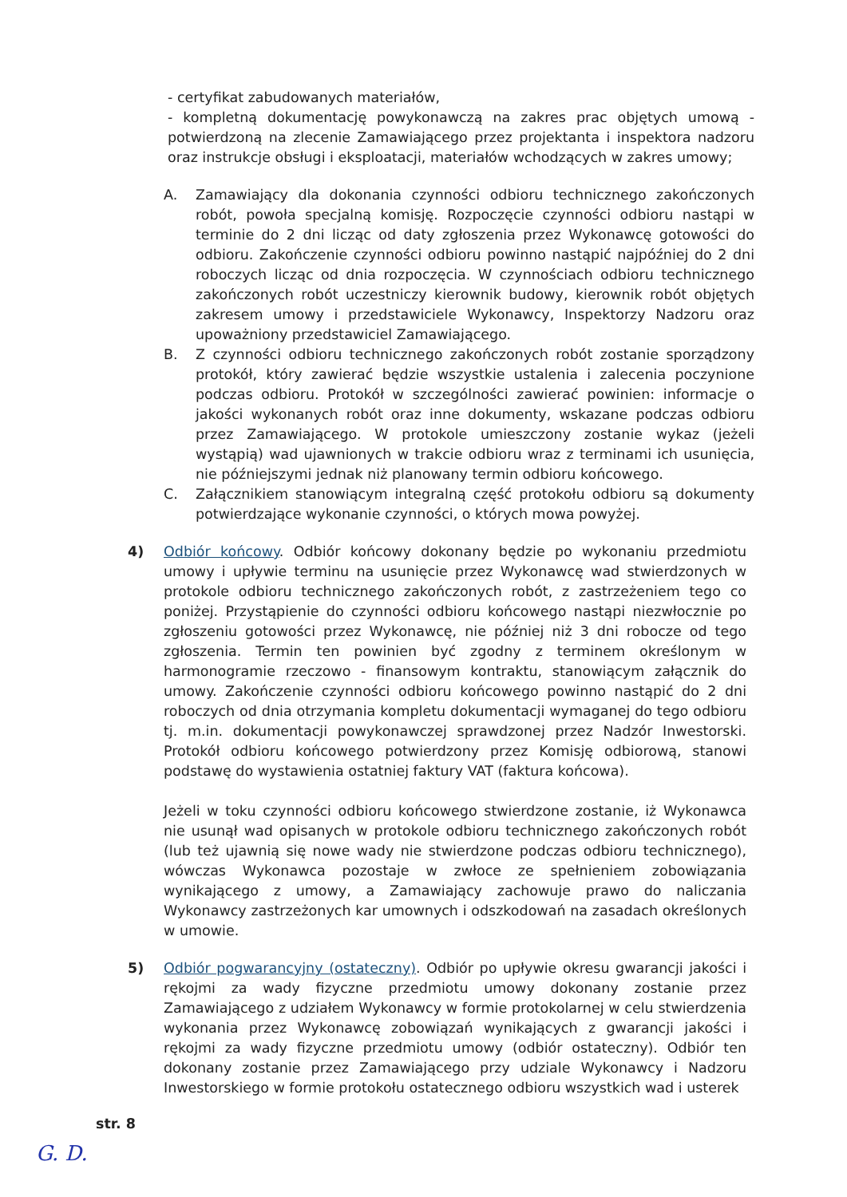- certyfikat zabudowanych materiałów,
- kompletną dokumentację powykonawczą na zakres prac objętych umową - potwierdzoną na zlecenie Zamawiającego przez projektanta i inspektora nadzoru oraz instrukcje obsługi i eksploatacji, materiałów wchodzących w zakres umowy;
A. Zamawiający dla dokonania czynności odbioru technicznego zakończonych robót, powoła specjalną komisję. Rozpoczęcie czynności odbioru nastąpi w terminie do 2 dni licząc od daty zgłoszenia przez Wykonawcę gotowości do odbioru. Zakończenie czynności odbioru powinno nastąpić najpóźniej do 2 dni roboczych licząc od dnia rozpoczęcia. W czynnościach odbioru technicznego zakończonych robót uczestniczy kierownik budowy, kierownik robót objętych zakresem umowy i przedstawiciele Wykonawcy, Inspektorzy Nadzoru oraz upoważniony przedstawiciel Zamawiającego.
B. Z czynności odbioru technicznego zakończonych robót zostanie sporządzony protokół, który zawierać będzie wszystkie ustalenia i zalecenia poczynione podczas odbioru. Protokół w szczególności zawierać powinien: informacje o jakości wykonanych robót oraz inne dokumenty, wskazane podczas odbioru przez Zamawiającego. W protokole umieszczony zostanie wykaz (jeżeli wystąpią) wad ujawnionych w trakcie odbioru wraz z terminami ich usunięcia, nie późniejszymi jednak niż planowany termin odbioru końcowego.
C. Załącznikiem stanowiącym integralną część protokołu odbioru są dokumenty potwierdzające wykonanie czynności, o których mowa powyżej.
4) Odbiór końcowy. Odbiór końcowy dokonany będzie po wykonaniu przedmiotu umowy i upływie terminu na usunięcie przez Wykonawcę wad stwierdzonych w protokole odbioru technicznego zakończonych robót, z zastrzeżeniem tego co poniżej. Przystąpienie do czynności odbioru końcowego nastąpi niezwłocznie po zgłoszeniu gotowości przez Wykonawcę, nie później niż 3 dni robocze od tego zgłoszenia. Termin ten powinien być zgodny z terminem określonym w harmonogramie rzeczowo - finansowym kontraktu, stanowiącym załącznik do umowy. Zakończenie czynności odbioru końcowego powinno nastąpić do 2 dni roboczych od dnia otrzymania kompletu dokumentacji wymaganej do tego odbioru tj. m.in. dokumentacji powykonawczej sprawdzonej przez Nadzór Inwestorski. Protokół odbioru końcowego potwierdzony przez Komisję odbiorową, stanowi podstawę do wystawienia ostatniej faktury VAT (faktura końcowa).
Jeżeli w toku czynności odbioru końcowego stwierdzone zostanie, iż Wykonawca nie usunął wad opisanych w protokole odbioru technicznego zakończonych robót (lub też ujawnią się nowe wady nie stwierdzone podczas odbioru technicznego), wówczas Wykonawca pozostaje w zwłoce ze spełnieniem zobowiązania wynikającego z umowy, a Zamawiający zachowuje prawo do naliczania Wykonawcy zastrzeżonych kar umownych i odszkodowań na zasadach określonych w umowie.
5) Odbiór pogwarancyjny (ostateczny). Odbiór po upływie okresu gwarancji jakości i rękojmi za wady fizyczne przedmiotu umowy dokonany zostanie przez Zamawiającego z udziałem Wykonawcy w formie protokolarnej w celu stwierdzenia wykonania przez Wykonawcę zobowiązań wynikających z gwarancji jakości i rękojmi za wady fizyczne przedmiotu umowy (odbiór ostateczny). Odbiór ten dokonany zostanie przez Zamawiającego przy udziale Wykonawcy i Nadzoru Inwestorskiego w formie protokołu ostatecznego odbioru wszystkich wad i usterek
str. 8
G. D.